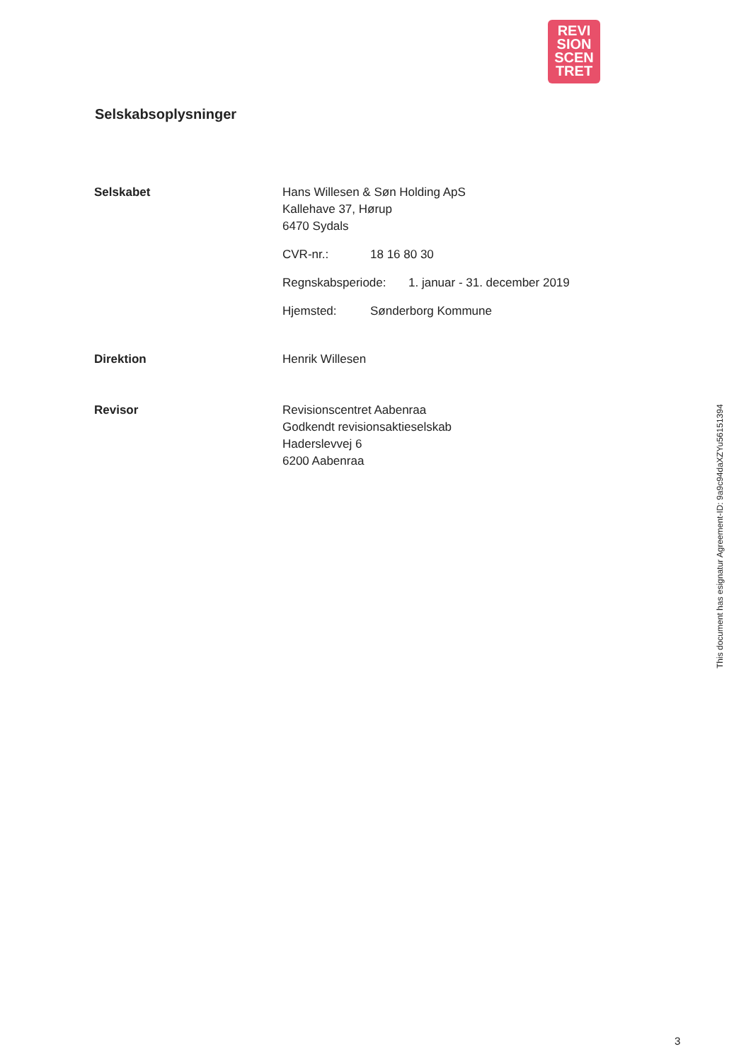REVI
SION
SCEN
TRET
Selskabsoplysninger
Selskabet Hans Willesen & Søn Holding ApS
Kallehave 37, Hørup
6470 Sydals
CVR-nr.: 18 16 80 30
Regnskabsperiode: 1. januar - 31. december 2019
Hjemsted: Sønderborg Kommune
Direktion Henrik Willesen
Revisor Revisionscentret Aabenraa
Godkendt revisionsaktieselskab
Haderslevvej 6
6200 Aabenraa
This document has esignatur Agreement-ID: 9a9c94daXZYu56151394
3